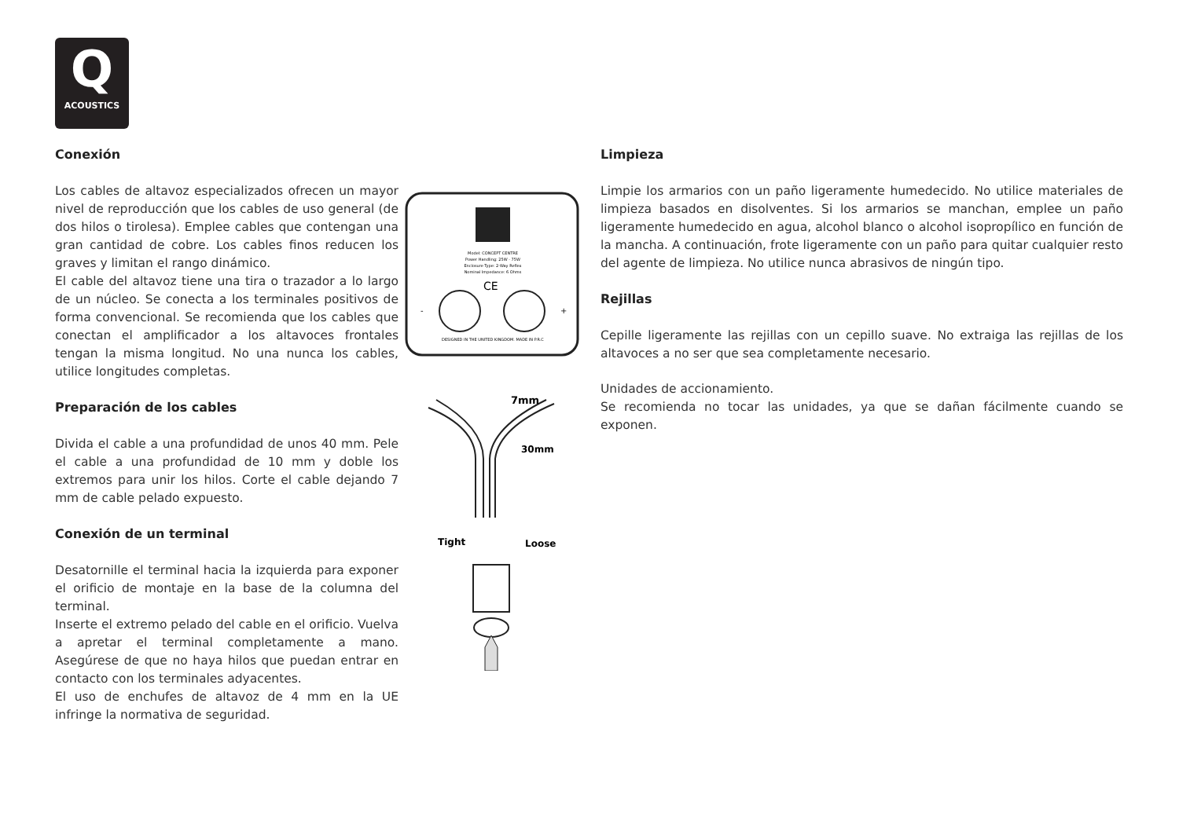Q
ACOUSTICS
Conexión
Los cables de altavoz especializados ofrecen un mayor nivel de reproducción que los cables de uso general (de dos hilos o tirolesa). Emplee cables que contengan una gran cantidad de cobre. Los cables finos reducen los graves y limitan el rango dinámico.
El cable del altavoz tiene una tira o trazador a lo largo de un núcleo. Se conecta a los terminales positivos de forma convencional. Se recomienda que los cables que conectan el amplificador a los altavoces frontales tengan la misma longitud. No una nunca los cables, utilice longitudes completas.
Preparación de los cables
Divida el cable a una profundidad de unos 40 mm. Pele el cable a una profundidad de 10 mm y doble los extremos para unir los hilos. Corte el cable dejando 7 mm de cable pelado expuesto.
Conexión de un terminal
Desatornille el terminal hacia la izquierda para exponer el orificio de montaje en la base de la columna del terminal.
Inserte el extremo pelado del cable en el orificio. Vuelva a apretar el terminal completamente a mano. Asegúrese de que no haya hilos que puedan entrar en contacto con los terminales adyacentes.
El uso de enchufes de altavoz de 4 mm en la UE infringe la normativa de seguridad.
Model: CONCEPT CENTRE
Power Handling: 25W - 75W
Enclosure Type: 2-Way Reflex
Nominal Impedance: 6 Ohms
CE
-
+
DESIGNED IN THE UNITED KINGDOM. MADE IN P.R.C
7mm
30mm
Tight
Loose
Limpieza
Limpie los armarios con un paño ligeramente humedecido. No utilice materiales de limpieza basados en disolventes. Si los armarios se manchan, emplee un paño ligeramente humedecido en agua, alcohol blanco o alcohol isopropílico en función de la mancha. A continuación, frote ligeramente con un paño para quitar cualquier resto del agente de limpieza. No utilice nunca abrasivos de ningún tipo.
Rejillas
Cepille ligeramente las rejillas con un cepillo suave. No extraiga las rejillas de los altavoces a no ser que sea completamente necesario.
Unidades de accionamiento.
Se recomienda no tocar las unidades, ya que se dañan fácilmente cuando se exponen.